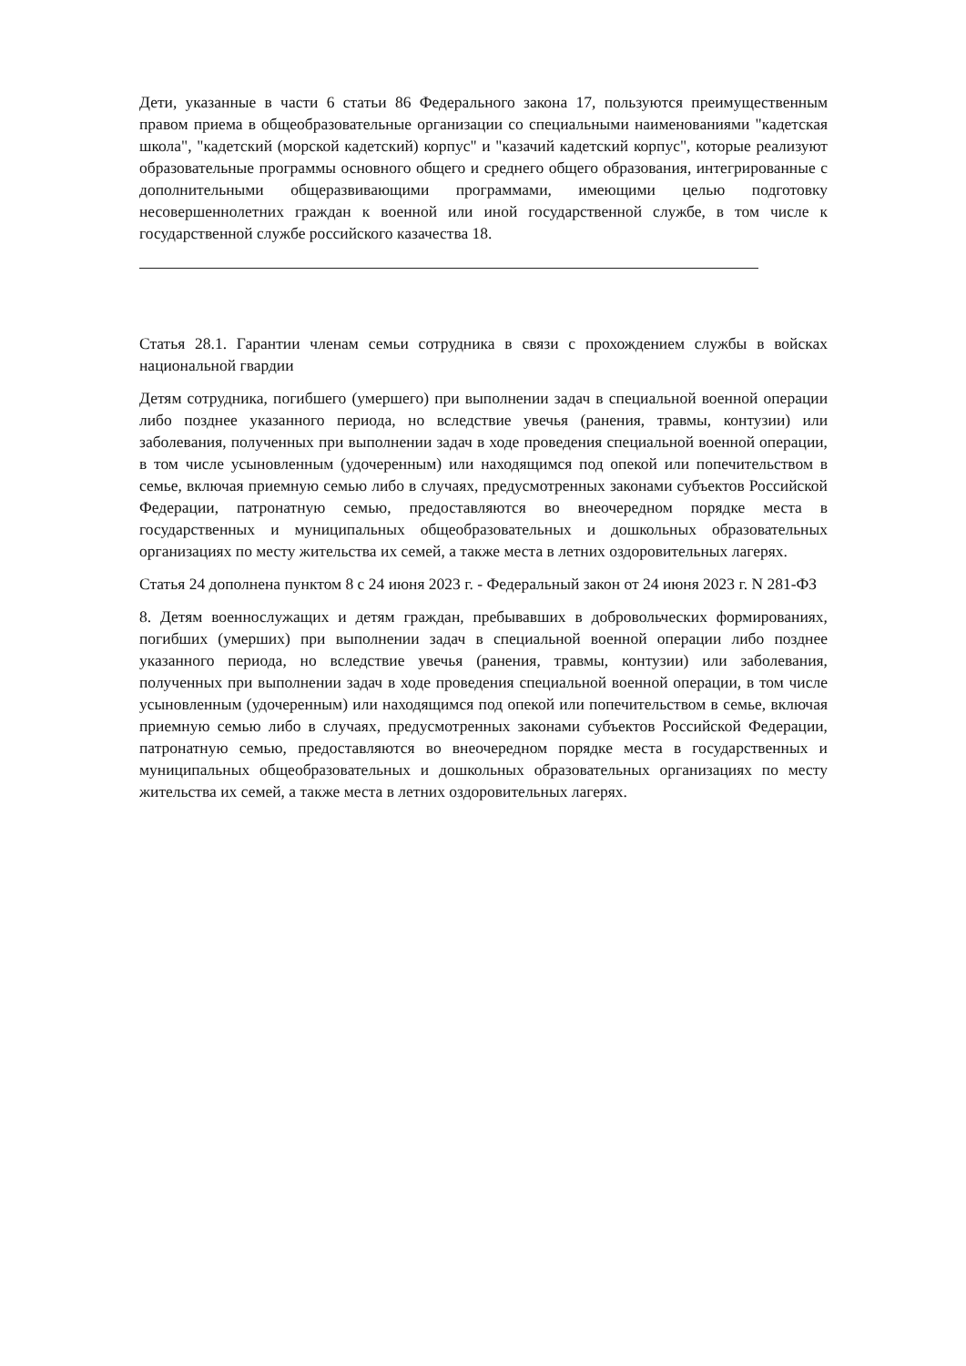Дети, указанные в части 6 статьи 86 Федерального закона 17, пользуются преимущественным правом приема в общеобразовательные организации со специальными наименованиями "кадетская школа", "кадетский (морской кадетский) корпус" и "казачий кадетский корпус", которые реализуют образовательные программы основного общего и среднего общего образования, интегрированные с дополнительными общеразвивающими программами, имеющими целью подготовку несовершеннолетних граждан к военной или иной государственной службе, в том числе к государственной службе российского казачества 18.
Статья 28.1. Гарантии членам семьи сотрудника в связи с прохождением службы в войсках национальной гвардии
Детям сотрудника, погибшего (умершего) при выполнении задач в специальной военной операции либо позднее указанного периода, но вследствие увечья (ранения, травмы, контузии) или заболевания, полученных при выполнении задач в ходе проведения специальной военной операции, в том числе усыновленным (удочеренным) или находящимся под опекой или попечительством в семье, включая приемную семью либо в случаях, предусмотренных законами субъектов Российской Федерации, патронатную семью, предоставляются во внеочередном порядке места в государственных и муниципальных общеобразовательных и дошкольных образовательных организациях по месту жительства их семей, а также места в летних оздоровительных лагерях.
Статья 24 дополнена пунктом 8 с 24 июня 2023 г. - Федеральный закон от 24 июня 2023 г. N 281-ФЗ
8. Детям военнослужащих и детям граждан, пребывавших в добровольческих формированиях, погибших (умерших) при выполнении задач в специальной военной операции либо позднее указанного периода, но вследствие увечья (ранения, травмы, контузии) или заболевания, полученных при выполнении задач в ходе проведения специальной военной операции, в том числе усыновленным (удочеренным) или находящимся под опекой или попечительством в семье, включая приемную семью либо в случаях, предусмотренных законами субъектов Российской Федерации, патронатную семью, предоставляются во внеочередном порядке места в государственных и муниципальных общеобразовательных и дошкольных образовательных организациях по месту жительства их семей, а также места в летних оздоровительных лагерях.